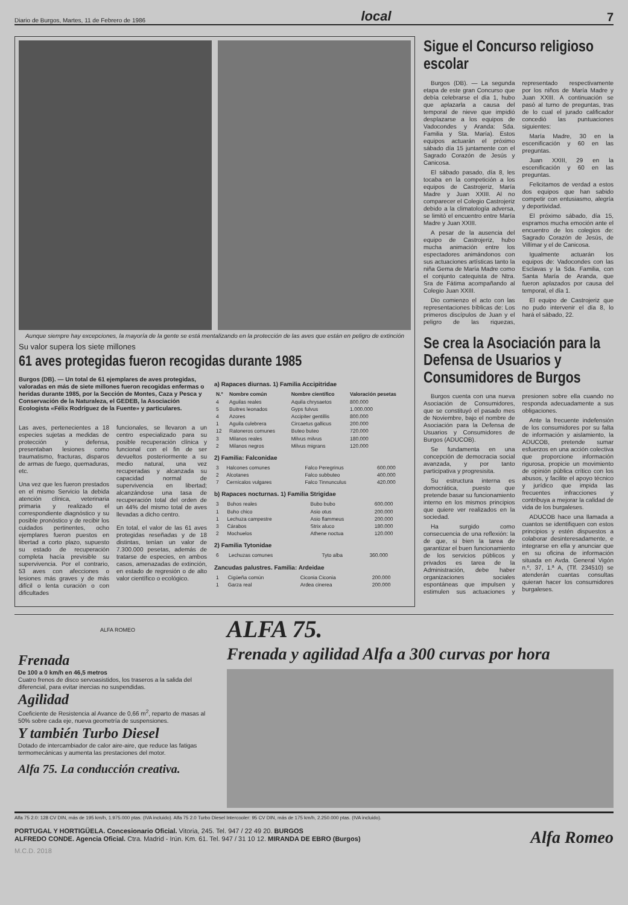Diario de Burgos, Martes, 11 de Febrero de 1986 local 7
Aunque siempre hay excepciones, la mayoría de la gente se está mentalizando en la protección de las aves que están en peligro de extinción
Su valor supera los siete millones
61 aves protegidas fueron recogidas durante 1985
Burgos (DB). — Un total de 61 ejemplares de aves protegidas, valoradas en más de siete millones fueron recogidas enfermas o heridas durante 1985, por la Sección de Montes, Caza y Pesca y Conservación de la Naturaleza, el GEDEB, la Asociación Ecologista «Félix Rodríguez de la Fuente» y particulares.
Las aves, pertenecientes a 18 especies sujetas a medidas de protección y defensa, presentaban lesiones como traumatismo, fracturas, disparos de armas de fuego, quemaduras, etc.
Una vez que les fueron prestados en el mismo Servicio la debida atención clínica, veterinaria primaria y realizado el correspondiente diagnóstico y su posible pronóstico y de recibir los cuidados pertinentes, ocho ejemplares fueron puestos en libertad a corto plazo, supuesto su estado de recuperación completa hacía previsible su supervivencia. Por el contrario, 53 aves con afecciones o lesiones más graves y de más difícil o lenta curación o con dificultades
funcionales, se llevaron a un centro especializado para su posible recuperación clínica y funcional con el fin de ser devueltos posteriormente a su medio natural, una vez recuperadas y alcanzada su capacidad normal de supervivencia en libertad; alcanzándose una tasa de recuperación total del orden de un 44% del mismo total de aves llevadas a dicho centro.
En total, el valor de las 61 aves protegidas reseñadas y de 18 distintas, tenían un valor de 7.300.000 pesetas, además de tratarse de especies, en ambos casos, amenazadas de extinción, en estado de regresión o de alto valor científico o ecológico.
a) Rapaces diurnas. 1) Familia Accipitridae
| N.º | Nombre común | Nombre científico | Valoración pesetas |
| --- | --- | --- | --- |
| 4 | Aguilas reales | Aquila chrysaetos | 800.000 |
| 5 | Buitres leonados | Gyps fulvus | 1.000.000 |
| 4 | Azores | Accipiter gentillis | 800.000 |
| 1 | Aguila culebrera | Circaetus gallicus | 200.000 |
| 12 | Ratoneros comunes | Buteo buteo | 720.000 |
| 3 | Milanos reales | Milvus milvus | 180.000 |
| 2 | Milanos negros | Milvus migrans | 120.000 |
2) Familia: Falconidae
| 3 | Halcones comunes | Falco Peregrinus | 600.000 |
| 2 | Alcotanes | Falco subbuteo | 400.000 |
| 7 | Cernícalos vulgares | Falco Tinnunculus | 420.000 |
b) Rapaces nocturnas. 1) Familia Strigidae
| 3 | Buhos reales | Bubo bubo | 600.000 |
| 1 | Buho chico | Asio otus | 200.000 |
| 1 | Lechuza campestre | Asio flammeus | 200.000 |
| 3 | Cárabos | Strix aluco | 180.000 |
| 2 | Mochuelos | Athene noctua | 120.000 |
2) Familia Tytonidae
| 6 | Lechuzas comunes | Tyto alba | 360.000 |
Zancudas palustres. Familia: Ardeidae
| 1 | Cigüeña común | Ciconia Ciconia | 200.000 |
| 1 | Garza real | Ardea cinerea | 200.000 |
Sigue el Concurso religioso escolar
Burgos (DB). — La segunda etapa de este gran Concurso que debía celebrarse el día 1, hubo que aplazarla a causa del temporal de nieve que impidió desplazarse a los equipos de Vadocondes y Aranda: Sda. Familia y Sta. María). Estos equipos actuarán el próximo sábado día 15 juntamente con el Sagrado Corazón de Jesús y Canicosa.
El sábado pasado, día 8, les tocaba en la competición a los equipos de Castrojeriz, María Madre y Juan XXIII. Al no comparecer el Colegio Castrojeriz debido a la climatología adversa, se limitó el encuentro entre María Madre y Juan XXIII.
A pesar de la ausencia del equipo de Castrojeriz, hubo mucha animación entre los espectadores animándonos con sus actuaciones artísticas tanto la niña Gema de María Madre como el conjunto catequista de Ntra. Sra de Fátima acompañando al Colegio Juan XXIII.
Dio comienzo el acto con las representaciones bíblicas de: Los primeros discípulos de Juan y el peligro de las riquezas, representado respectivamente por los niños de María Madre y Juan XXIII. A continuación se pasó al turno de preguntas, tras de lo cual el jurado calificador concedió las puntuaciones siguientes:
María Madre, 30 en la escenificación y 60 en las preguntas.
Juan XXIII, 29 en la escenificación y 60 en las preguntas.
Felicitamos de verdad a estos dos equipos que han sabido competir con entusiasmo, alegría y deportividad.
El próximo sábado, día 15, espramos mucha emoción ante el encuentro de los colegios de: Sagrado Corazón de Jesús, de Villímar y el de Canicosa.
Igualmente actuarán los equipos de: Vadocondes con las Esclavas y la Sda. Familia, con Santa María de Aranda, que fueron aplazados por causa del temporal, el día 1.
El equipo de Castrojeriz que no pudo intervenir el día 8, lo hará el sábado, 22.
Se crea la Asociación para la Defensa de Usuarios y Consumidores de Burgos
Burgos cuenta con una nueva Asociación de Consumidores, que se constituyó el pasado mes de Noviembre, bajo el nombre de Asociación para la Defensa de Usuarios y Consumidores de Burgos (ADUCOB).
Se fundamenta en una concepción de democracia social avanzada, y por tanto participativa y progresisita.
Su estructura interna es domocrática, puesto que pretende basar su funcionamiento interno en los mismos principios que quiere ver realizados en la sociedad.
Ha surgido como consecuencia de una reflexión: la de que, si bien la tarea de garantizar el buen funcionamiento de los servicios públicos y privados es tarea de la Administración, debe haber organizaciones sociales espontáneas que impulsen y estimulen sus actuaciones y presionen sobre ella cuando no responda adecuadamente a sus obligaciones.
Ante la frecuente indefensión de los consumidores por su falta de información y aislamiento, la ADUCOB, pretende sumar esfuerzos en una acción colectiva que proporcione información rigurosa, propicie un movimiento de opinión pública crítico con los abusos, y facilite el apoyo técnico y jurídico que impida las frecuentes infracciones y contribuya a mejorar la calidad de vida de los burgaleses.
ADUCOB hace una llamada a cuantos se identifiquen con estos principios y estén dispuestos a colaborar desinteresadamente, e integrarse en ella y anunciar que en su oficina de información situada en Avda. General Vigón n.º, 37, 1.ª A, (Tlf. 234510) se atenderán cuantas consultas quieran hacer los consumidores burgaleses.
ALFA ROMEO
Frenada
De 100 a 0 km/h en 46,5 metros
Cuatro frenos de disco servoasistidos, los traseros a la salida del diferencial, para evitar inercias no suspendidas.
Agilidad
Coeficiente de Resistencia al Avance de 0,66 m<sup>2</sup>, reparto de masas al 50% sobre cada eje, nueva geometría de suspensiones.
Y también Turbo Diesel
Dotado de intercambiador de calor aire-aire, que reduce las fatigas termomecánicas y aumenta las prestaciones del motor.
Alfa 75. La conducción creativa.
ALFA 75.
Frenada y agilidad Alfa a 300 curvas por hora
Alfa 75 2.0: 128 CV DIN, más de 195 km/h, 1.975.000 ptas. (IVA incluido). Alfa 75 2.0 Turbo Diesel Intercooler: 95 CV DIN, más de 175 km/h, 2.250.000 ptas. (IVA incluido).
PORTUGAL Y HORTIGÜELA. Concesionario Oficial. Vitoria, 245. Tel. 947 / 22 49 20. BURGOS
ALFREDO CONDE. Agencia Oficial. Ctra. Madrid - Irún. Km. 61. Tel. 947 / 31 10 12. MIRANDA DE EBRO (Burgos)
Alfa Romeo
M.C.D. 2018